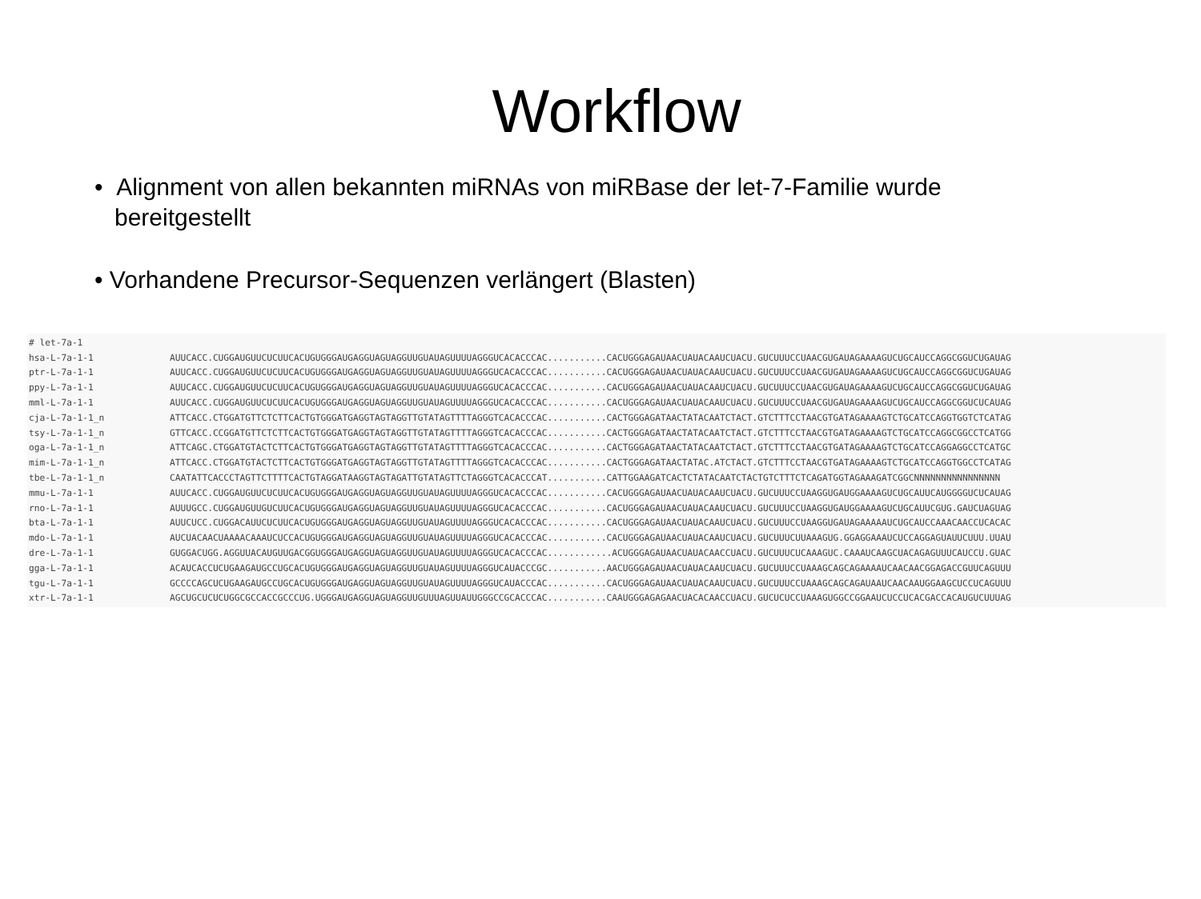Workflow
• Alignment von allen bekannten miRNAs von miRBase der let-7-Familie wurde
bereitgestellt
• Vorhandene Precursor-Sequenzen verlängert (Blasten)
| # let-7a-1 | |
| hsa-L-7a-1-1 | AUUCACC.CUGGAUGUUCUCUUCACUGUGGGAUGAGGUAGUAGGUUGUAUAGUUUUAGGGUCACACCCAC...........CACUGGGAGAUAACUAUACAAUCUACU.GUCUUUCCUAACGUGAUAGAAAAGUCUGCAUCCAGGCGGUCUGAUAG |
| ptr-L-7a-1-1 | AUUCACC.CUGGAUGUUCUCUUCACUGUGGGAUGAGGUAGUAGGUUGUAUAGUUUUAGGGUCACACCCAC...........CACUGGGAGAUAACUAUACAAUCUACU.GUCUUUCCUAACGUGAUAGAAAAGUCUGCAUCCAGGCGGUCUGAUAG |
| ppy-L-7a-1-1 | AUUCACC.CUGGAUGUUCUCUUCACUGUGGGAUGAGGUAGUAGGUUGUAUAGUUUUAGGGUCACACCCAC...........CACUGGGAGAUAACUAUACAAUCUACU.GUCUUUCCUAACGUGAUAGAAAAGUCUGCAUCCAGGCGGUCUGAUAG |
| mml-L-7a-1-1 | AUUCACC.CUGGAUGUUCUCUUCACUGUGGGAUGAGGUAGUAGGUUGUAUAGUUUUAGGGUCACACCCAC...........CACUGGGAGAUAACUAUACAAUCUACU.GUCUUUCCUAACGUGAUAGAAAAGUCUGCAUCCAGGCGGUCUCAUAG |
| cja-L-7a-1-1_n | ATTCACC.CTGGATGTTCTCTTCACTGTGGGATGAGGTAGTAGGTTGTATAGTTTTAGGGTCACACCCAC...........CACTGGGAGATAACTATACAATCTACT.GTCTTTCCTAACGTGATAGAAAAGTCTGCATCCAGGTGGTCTCATAG |
| tsy-L-7a-1-1_n | GTTCACC.CCGGATGTTCTCTTCACTGTGGGATGAGGTAGTAGGTTGTATAGTTTTAGGGTCACACCCAC...........CACTGGGAGATAACTATACAATCTACT.GTCTTTCCTAACGTGATAGAAAAGTCTGCATCCAGGCGGCCTCATGG |
| oga-L-7a-1-1_n | ATTCAGC.CTGGATGTACTCTTCACTGTGGGATGAGGTAGTAGGTTGTATAGTTTTAGGGTCACACCCAC...........CACTGGGAGATAACTATACAATCTACT.GTCTTTCCTAACGTGATAGAAAAGTCTGCATCCAGGAGGCCTCATGC |
| mim-L-7a-1-1_n | ATTCACC.CTGGATGTACTCTTCACTGTGGGATGAGGTAGTAGGTTGTATAGTTTTAGGGTCACACCCAC...........CACTGGGAGATAACTATAC.ATCTACT.GTCTTTCCTAACGTGATAGAAAAGTCTGCATCCAGGTGGCCTCATAG |
| tbe-L-7a-1-1_n | CAATATTCACCCTAGTTCTTTTCACTGTAGGATAAGGTAGTAGATTGTATAGTTCTAGGGTCACACCCAT...........CATTGGAAGATCACTCTATACAATCTACTGTCTTTCTCAGATGGTAGAAAGATCGGCNNNNNNNNNNNNNNNN |
| mmu-L-7a-1-1 | AUUCACC.CUGGAUGUUCUCUUCACUGUGGGAUGAGGUAGUAGGUUGUAUAGUUUUAGGGUCACACCCAC...........CACUGGGAGAUAACUAUACAAUCUACU.GUCUUUCCUAAGGUGAUGGAAAAGUCUGCAUUCAUGGGGUCUCAUAG |
| rno-L-7a-1-1 | AUUUGCC.CUGGAUGUUGUCUUCACUGUGGGAUGAGGUAGUAGGUUGUAUAGUUUUAGGGUCACACCCAC...........CACUGGGAGAUAACUAUACAAUCUACU.GUCUUUCCUAAGGUGAUGGAAAAGUCUGCAUUCGUG.GAUCUAGUAG |
| bta-L-7a-1-1 | AUUCUCC.CUGGACAUUCUCUUCACUGUGGGAUGAGGUAGUAGGUUGUAUAGUUUUAGGGUCACACCCAC...........CACUGGGAGAUAACUAUACAAUCUACU.GUCUUUCCUAAGGUGAUAGAAAAAUCUGCAUCCAAACAACCUCACAC |
| mdo-L-7a-1-1 | AUCUACAACUAAAACAAAUCUCCACUGUGGGAUGAGGUAGUAGGUUGUAUAGUUUUAGGGUCACACCCAC...........CACUGGGAGAUAACUAUACAAUCUACU.GUCUUUCUUAAAGUG.GGAGGAAAUCUCCAGGAGUAUUCUUU.UUAU |
| dre-L-7a-1-1 | GUGGACUGG.AGGUUACAUGUUGACGGUGGGAUGAGGUAGUAGGUUGUAUAGUUUUAGGGUCACACCCAC............ACUGGGAGAUAACUAUACAACCUACU.GUCUUUCUCAAAGUC.CAAAUCAAGCUACAGAGUUUCAUCCU.GUAC |
| gga-L-7a-1-1 | ACAUCACCUCUGAAGAUGCCUGCACUGUGGGAUGAGGUAGUAGGUUGUAUAGUUUUAGGGUCAUACCCGC...........AACUGGGAGAUAACUAUACAAUCUACU.GUCUUUCCUAAAGCAGCAGAAAAUCAACAACGGAGACCGUUCAGUUU |
| tgu-L-7a-1-1 | GCCCCAGCUCUGAAGAUGCCUGCACUGUGGGAUGAGGUAGUAGGUUGUAUAGUUUUAGGGUCAUACCCAC...........CACUGGGAGAUAACUAUACAAUCUACU.GUCUUUCCUAAAGCAGCAGAUAAUCAACAAUGGAAGCUCCUCAGUUU |
| xtr-L-7a-1-1 | AGCUGCUCUCUGGCGCCACCGCCCUG.UGGGAUGAGGUAGUAGGUUGUUUAGUUAUUGGGCCGCACCCAC...........CAAUGGGAGAGAACUACACAACCUACU.GUCUCUCCUAAAGUGGCCGGAAUCUCCUCACGACCACAUGUCUUUAG |